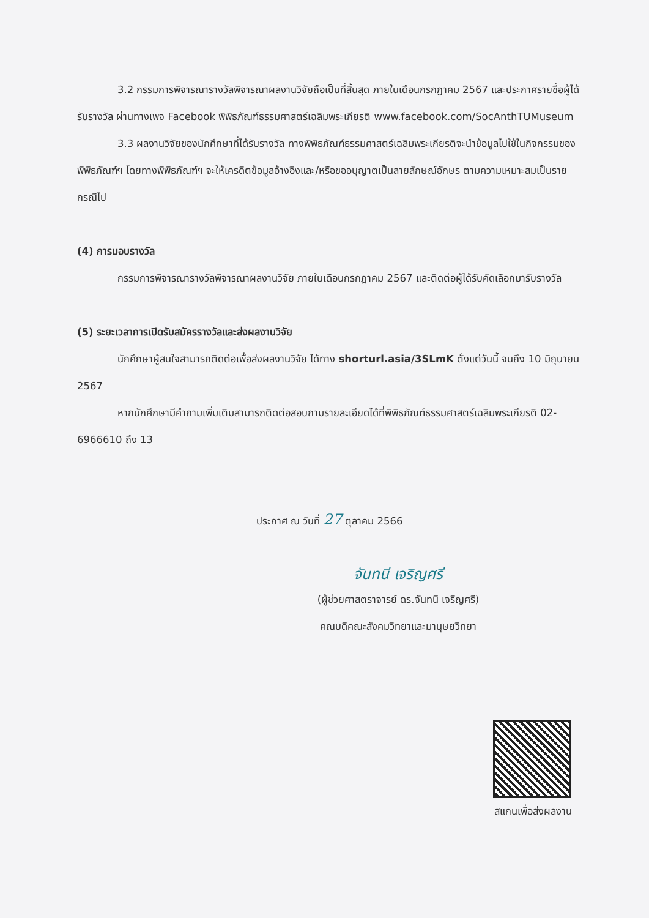3.2 กรรมการพิจารณารางวัลพิจารณาผลงานวิจัยถือเป็นที่สิ้นสุด ภายในเดือนกรกฎาคม 2567 และประกาศรายชื่อผู้ได้รับรางวัล ผ่านทางเพจ Facebook พิพิธภัณฑ์ธรรมศาสตร์เฉลิมพระเกียรติ www.facebook.com/SocAnthTUMuseum
3.3 ผลงานวิจัยของนักศึกษาที่ได้รับรางวัล ทางพิพิธภัณฑ์ธรรมศาสตร์เฉลิมพระเกียรติจะนำข้อมูลไปใช้ในกิจกรรมของพิพิธภัณฑ์ฯ โดยทางพิพิธภัณฑ์ฯ จะให้เครดิตข้อมูลอ้างอิงและ/หรือขออนุญาตเป็นลายลักษณ์อักษร ตามความเหมาะสมเป็นรายกรณีไป
(4) การมอบรางวัล
กรรมการพิจารณารางวัลพิจารณาผลงานวิจัย ภายในเดือนกรกฎาคม 2567 และติดต่อผู้ได้รับคัดเลือกมารับรางวัล
(5) ระยะเวลาการเปิดรับสมัครรางวัลและส่งผลงานวิจัย
นักศึกษาผู้สนใจสามารถติดต่อเพื่อส่งผลงานวิจัย ได้ทาง shorturl.asia/3SLmK ตั้งแต่วันนี้ จนถึง 10 มิถุนายน 2567
หากนักศึกษามีคำถามเพิ่มเติมสามารถติดต่อสอบถามรายละเอียดได้ที่พิพิธภัณฑ์ธรรมศาสตร์เฉลิมพระเกียรติ 02-6966610 ถึง 13
ประกาศ ณ วันที่ 27 ตุลาคม 2566
จันทนี เจริญศรี
(ผู้ช่วยศาสตราจารย์ ดร.จันทนี เจริญศรี)
คณบดีคณะสังคมวิทยาและมานุษยวิทยา
สแกนเพื่อส่งผลงาน